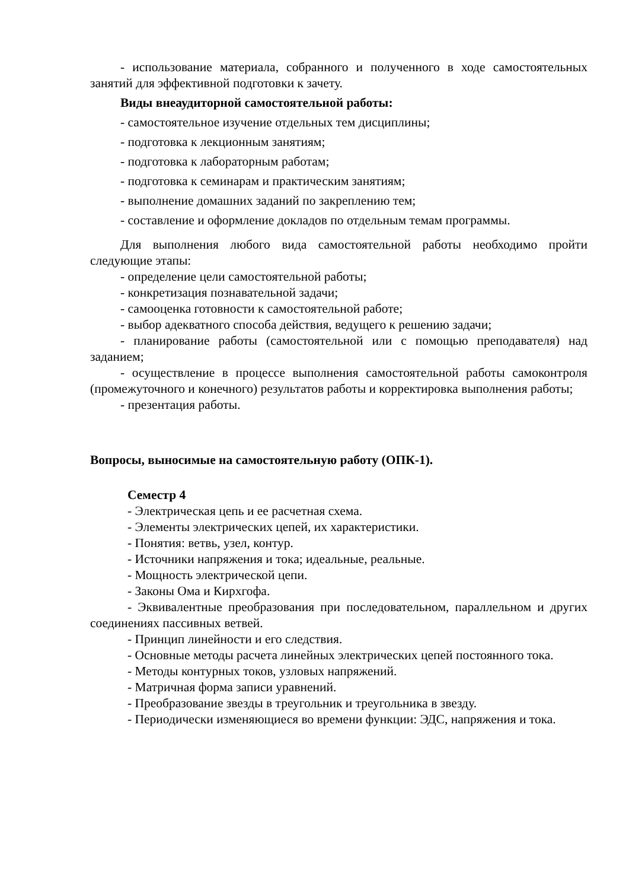- использование материала, собранного и полученного в ходе самостоятельных занятий для эффективной подготовки к зачету.
Виды внеаудиторной самостоятельной работы:
- самостоятельное изучение отдельных тем дисциплины;
- подготовка к лекционным занятиям;
- подготовка к лабораторным работам;
- подготовка к семинарам и практическим занятиям;
- выполнение домашних заданий по закреплению тем;
- составление и оформление докладов по отдельным темам программы.
Для выполнения любого вида самостоятельной работы необходимо пройти следующие этапы:
- определение цели самостоятельной работы;
- конкретизация познавательной задачи;
- самооценка готовности к самостоятельной работе;
- выбор адекватного способа действия, ведущего к решению задачи;
- планирование работы (самостоятельной или с помощью преподавателя) над заданием;
- осуществление в процессе выполнения самостоятельной работы самоконтроля (промежуточного и конечного) результатов работы и корректировка выполнения работы;
- презентация работы.
Вопросы, выносимые на самостоятельную работу (ОПК-1).
Семестр 4
- Электрическая цепь и ее расчетная схема.
- Элементы электрических цепей, их характеристики.
- Понятия: ветвь, узел, контур.
- Источники напряжения и тока; идеальные, реальные.
- Мощность электрической цепи.
- Законы Ома и Кирхгофа.
- Эквивалентные преобразования при последовательном, параллельном и других соединениях пассивных ветвей.
- Принцип линейности и его следствия.
- Основные методы расчета линейных электрических цепей постоянного тока.
- Методы контурных токов, узловых напряжений.
- Матричная форма записи уравнений.
- Преобразование звезды в треугольник и треугольника в звезду.
- Периодически изменяющиеся во времени функции: ЭДС, напряжения и тока.